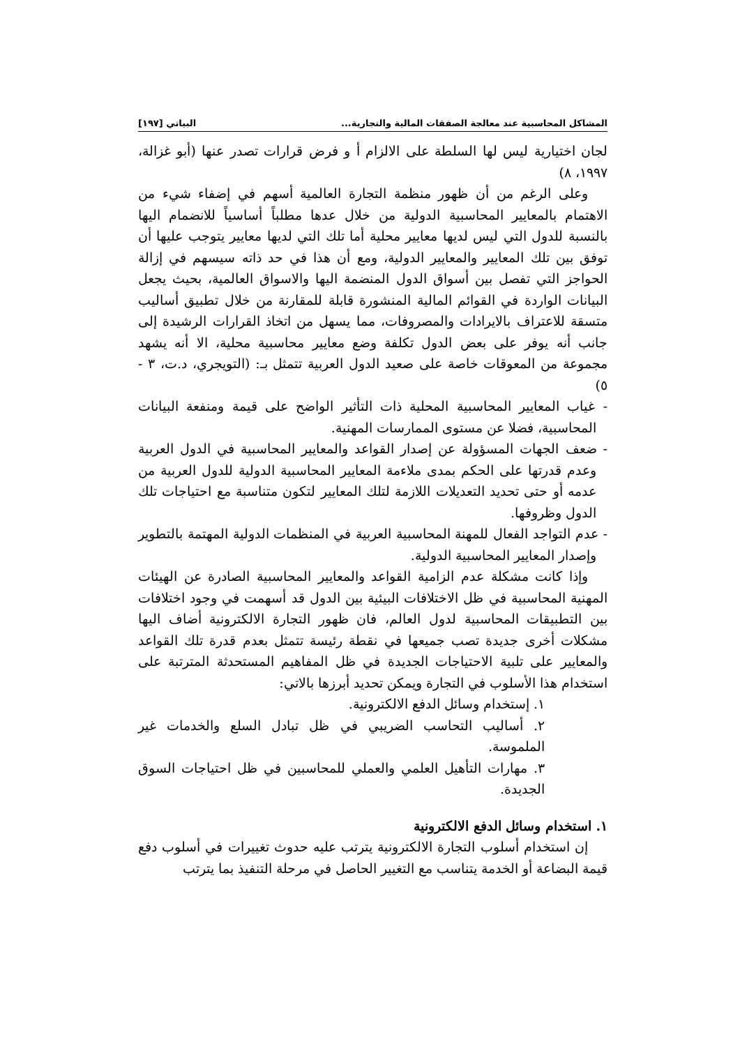المشاكل المحاسبية عند معالجة الصفقات المالية والتجارية... البياتي [١٩٧]
لجان اختيارية ليس لها السلطة على الالزام أ و فرض قرارات تصدر عنها (أبو غزالة، ١٩٩٧، ٨)
وعلى الرغم من أن ظهور منظمة التجارة العالمية أسهم في إضفاء شيء من الاهتمام بالمعايير المحاسبية الدولية من خلال عدها مطلباً أساسياً للانضمام اليها بالنسبة للدول التي ليس لديها معايير محلية أما تلك التي لديها معايير يتوجب عليها أن توفق بين تلك المعايير والمعايير الدولية، ومع أن هذا في حد ذاته سيسهم في إزالة الحواجز التي تفصل بين أسواق الدول المنضمة اليها والاسواق العالمية، بحيث يجعل البيانات الواردة في القوائم المالية المنشورة قابلة للمقارنة من خلال تطبيق أساليب متسقة للاعتراف بالايرادات والمصروفات، مما يسهل من اتخاذ القرارات الرشيدة إلى جانب أنه يوفر على بعض الدول تكلفة وضع معايير محاسبية محلية، الا أنه يشهد مجموعة من المعوقات خاصة على صعيد الدول العربية تتمثل بـ: (التويجري، د.ت، ٣ - ٥)
- غياب المعايير المحاسبية المحلية ذات التأثير الواضح على قيمة ومنفعة البيانات المحاسبية، فضلا عن مستوى الممارسات المهنية.
- ضعف الجهات المسؤولة عن إصدار القواعد والمعايير المحاسبية في الدول العربية وعدم قدرتها على الحكم بمدى ملاءمة المعايير المحاسبية الدولية للدول العربية من عدمه أو حتى تحديد التعديلات اللازمة لتلك المعايير لتكون متناسبة مع احتياجات تلك الدول وظروفها.
- عدم التواجد الفعال للمهنة المحاسبية العربية في المنظمات الدولية المهتمة بالتطوير وإصدار المعايير المحاسبية الدولية.
وإذا كانت مشكلة عدم الزامية القواعد والمعايير المحاسبية الصادرة عن الهيئات المهنية المحاسبية في ظل الاختلافات البيئية بين الدول قد أسهمت في وجود اختلافات بين التطبيقات المحاسبية لدول العالم، فان ظهور التجارة الالكترونية أضاف اليها مشكلات أخرى جديدة تصب جميعها في نقطة رئيسة تتمثل بعدم قدرة تلك القواعد والمعايير على تلبية الاحتياجات الجديدة في ظل المفاهيم المستحدثة المترتبة على استخدام هذا الأسلوب في التجارة ويمكن تحديد أبرزها بالاتي:
١. إستخدام وسائل الدفع الالكترونية.
٢. أساليب التحاسب الضريبي في ظل تبادل السلع والخدمات غير الملموسة.
٣. مهارات التأهيل العلمي والعملي للمحاسبين في ظل احتياجات السوق الجديدة.
١. استخدام وسائل الدفع الالكترونية
إن استخدام أسلوب التجارة الالكترونية يترتب عليه حدوث تغييرات في أسلوب دفع قيمة البضاعة أو الخدمة يتناسب مع التغيير الحاصل في مرحلة التنفيذ بما يترتب